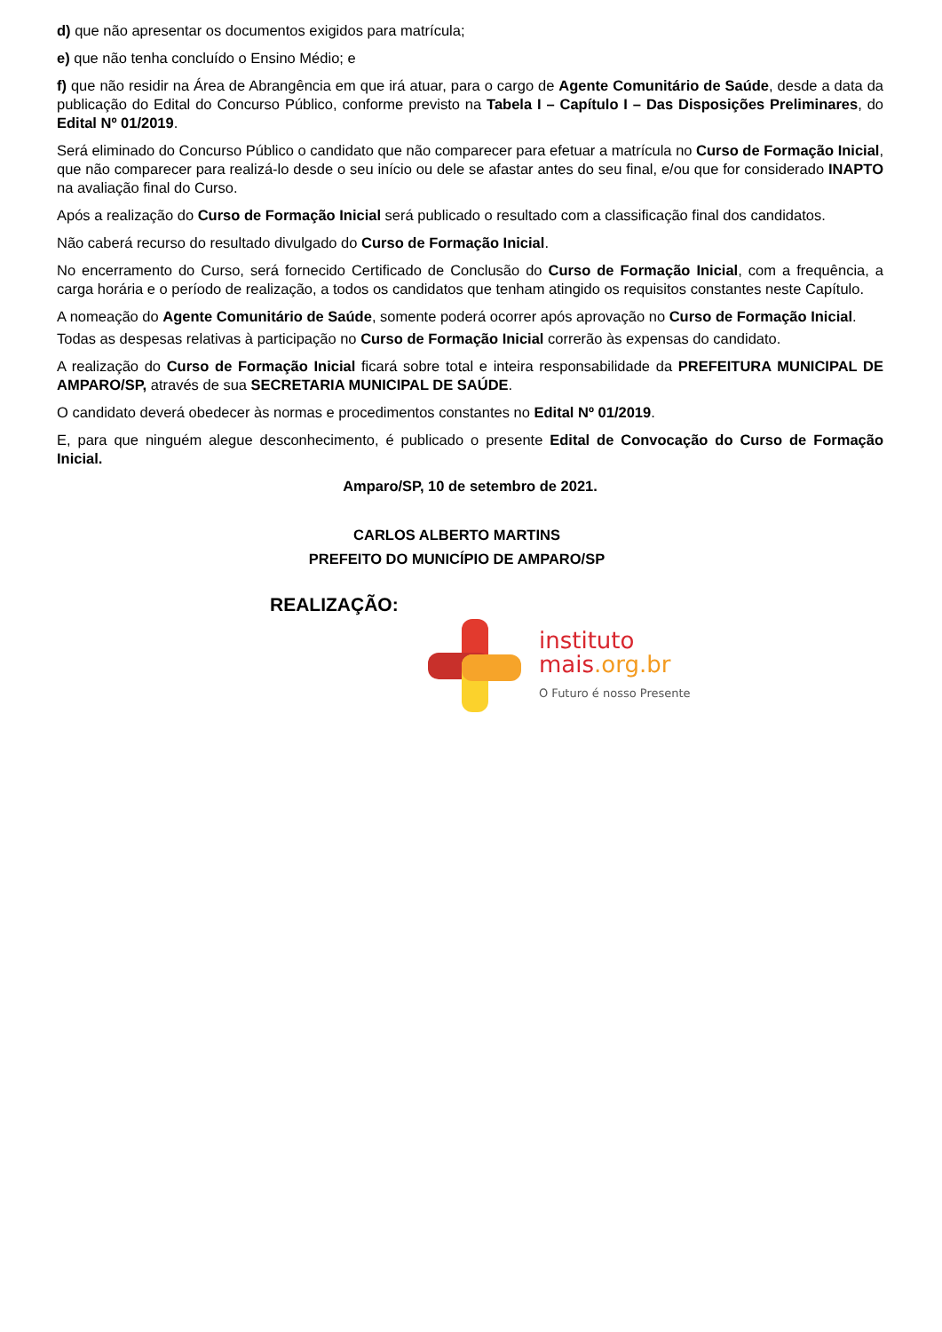d) que não apresentar os documentos exigidos para matrícula;
e) que não tenha concluído o Ensino Médio; e
f) que não residir na Área de Abrangência em que irá atuar, para o cargo de Agente Comunitário de Saúde, desde a data da publicação do Edital do Concurso Público, conforme previsto na Tabela I – Capítulo I – Das Disposições Preliminares, do Edital Nº 01/2019.
Será eliminado do Concurso Público o candidato que não comparecer para efetuar a matrícula no Curso de Formação Inicial, que não comparecer para realizá-lo desde o seu início ou dele se afastar antes do seu final, e/ou que for considerado INAPTO na avaliação final do Curso.
Após a realização do Curso de Formação Inicial será publicado o resultado com a classificação final dos candidatos.
Não caberá recurso do resultado divulgado do Curso de Formação Inicial.
No encerramento do Curso, será fornecido Certificado de Conclusão do Curso de Formação Inicial, com a frequência, a carga horária e o período de realização, a todos os candidatos que tenham atingido os requisitos constantes neste Capítulo.
A nomeação do Agente Comunitário de Saúde, somente poderá ocorrer após aprovação no Curso de Formação Inicial.
Todas as despesas relativas à participação no Curso de Formação Inicial correrão às expensas do candidato.
A realização do Curso de Formação Inicial ficará sobre total e inteira responsabilidade da PREFEITURA MUNICIPAL DE AMPARO/SP, através de sua SECRETARIA MUNICIPAL DE SAÚDE.
O candidato deverá obedecer às normas e procedimentos constantes no Edital Nº 01/2019.
E, para que ninguém alegue desconhecimento, é publicado o presente Edital de Convocação do Curso de Formação Inicial.
Amparo/SP, 10 de setembro de 2021.
CARLOS ALBERTO MARTINS
PREFEITO DO MUNICÍPIO DE AMPARO/SP
REALIZAÇÃO:
instituto
mais.org.br
O Futuro é nosso Presente